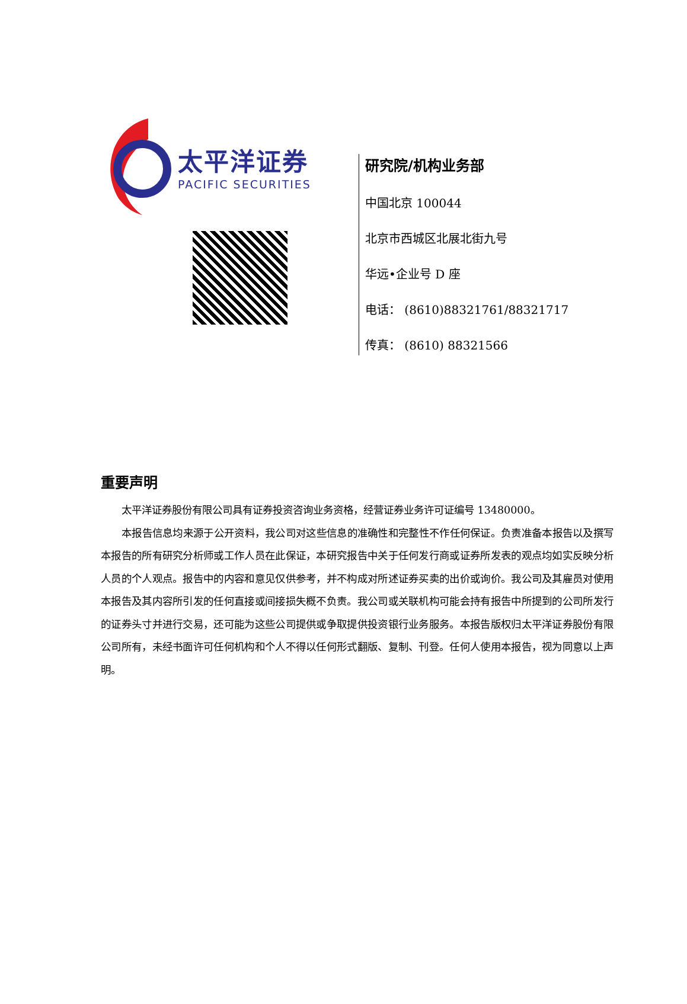太平洋证券
PACIFIC SECURITIES
研究院/机构业务部
中国北京 100044
北京市西城区北展北街九号
华远•企业号 D 座
电话： (8610)88321761/88321717
传真： (8610) 88321566
重要声明
太平洋证券股份有限公司具有证券投资咨询业务资格，经营证券业务许可证编号 13480000。
本报告信息均来源于公开资料，我公司对这些信息的准确性和完整性不作任何保证。负责准备本报告以及撰写本报告的所有研究分析师或工作人员在此保证，本研究报告中关于任何发行商或证券所发表的观点均如实反映分析人员的个人观点。报告中的内容和意见仅供参考，并不构成对所述证券买卖的出价或询价。我公司及其雇员对使用本报告及其内容所引发的任何直接或间接损失概不负责。我公司或关联机构可能会持有报告中所提到的公司所发行的证券头寸并进行交易，还可能为这些公司提供或争取提供投资银行业务服务。本报告版权归太平洋证券股份有限公司所有，未经书面许可任何机构和个人不得以任何形式翻版、复制、刊登。任何人使用本报告，视为同意以上声明。